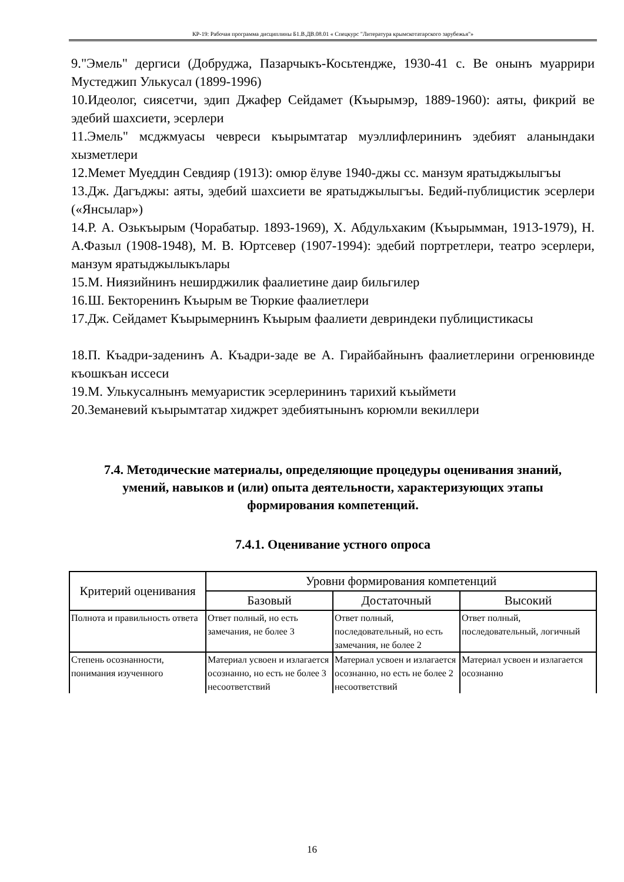КР-19: Рабочая программа дисциплины Б1.В.ДВ.08.01 « Спецкурс "Литература крымскотатарского зарубежья"»
9."Эмель" дергиси (Добруджа, Пазарчыкъ-Косьтендже, 1930-41 с. Ве онынъ муаррири Мустеджип Улькусал (1899-1996)
10.Идеолог, сиясетчи, эдип Джафер Сейдамет (Къырымэр, 1889-1960): аяты, фикрий ве эдебий шахсиети, эсерлери
11.Эмель" мсджмуасы чевреси къырымтатар муэллифлерининъ эдебият аланындаки хызметлери
12.Мемет Муеддин Севдияр (1913): омюр ёлуве 1940-джы сс. манзум яратыджылыгъы
13.Дж. Дагъджы: аяты, эдебий шахсиети ве яратыджылыгъы. Бедий-публицистик эсерлери («Янсылар»)
14.Р. А. Озькъырым (Чорабатыр. 1893-1969), Х. Абдульхаким (Къырымман, 1913-1979), Н. А.Фазыл (1908-1948), М. В. Юртсевер (1907-1994): эдебий портретлери, театро эсерлери, манзум яратыджылыкълары
15.М. Ниязийнинъ неширджилик фаалиетине даир бильгилер
16.Ш. Бекторенинъ Къырым ве Тюркие фаалиетлери
17.Дж. Сейдамет Къырымернинъ Къырым фаалиети девриндеки публицистикасы
18.П. Къадри-заденинъ А. Къадри-заде ве А. Гирайбайнынъ фаалиетлерини огренювинде къошкъан иссеси
19.М. Улькусалнынъ мемуаристик эсерлерининъ тарихий къыймети
20.Земаневий къырымтатар хиджрет эдебиятынынъ корюмли векиллери
7.4. Методические материалы, определяющие процедуры оценивания знаний, умений, навыков и (или) опыта деятельности, характеризующих этапы формирования компетенций.
7.4.1. Оценивание устного опроса
| Критерий оценивания | Уровни формирования компетенций | | |
| --- | --- | --- | --- |
| | Базовый | Достаточный | Высокий |
| Полнота и правильность ответа | Ответ полный, но есть замечания, не более 3 | Ответ полный, последовательный, но есть замечания, не более 2 | Ответ полный, последовательный, логичный |
| Степень осознанности, понимания изученного | Материал усвоен и излагается осознанно, но есть не более 3 несоответствий | Материал усвоен и излагается осознанно, но есть не более 2 несоответствий | Материал усвоен и излагается осознанно |
16